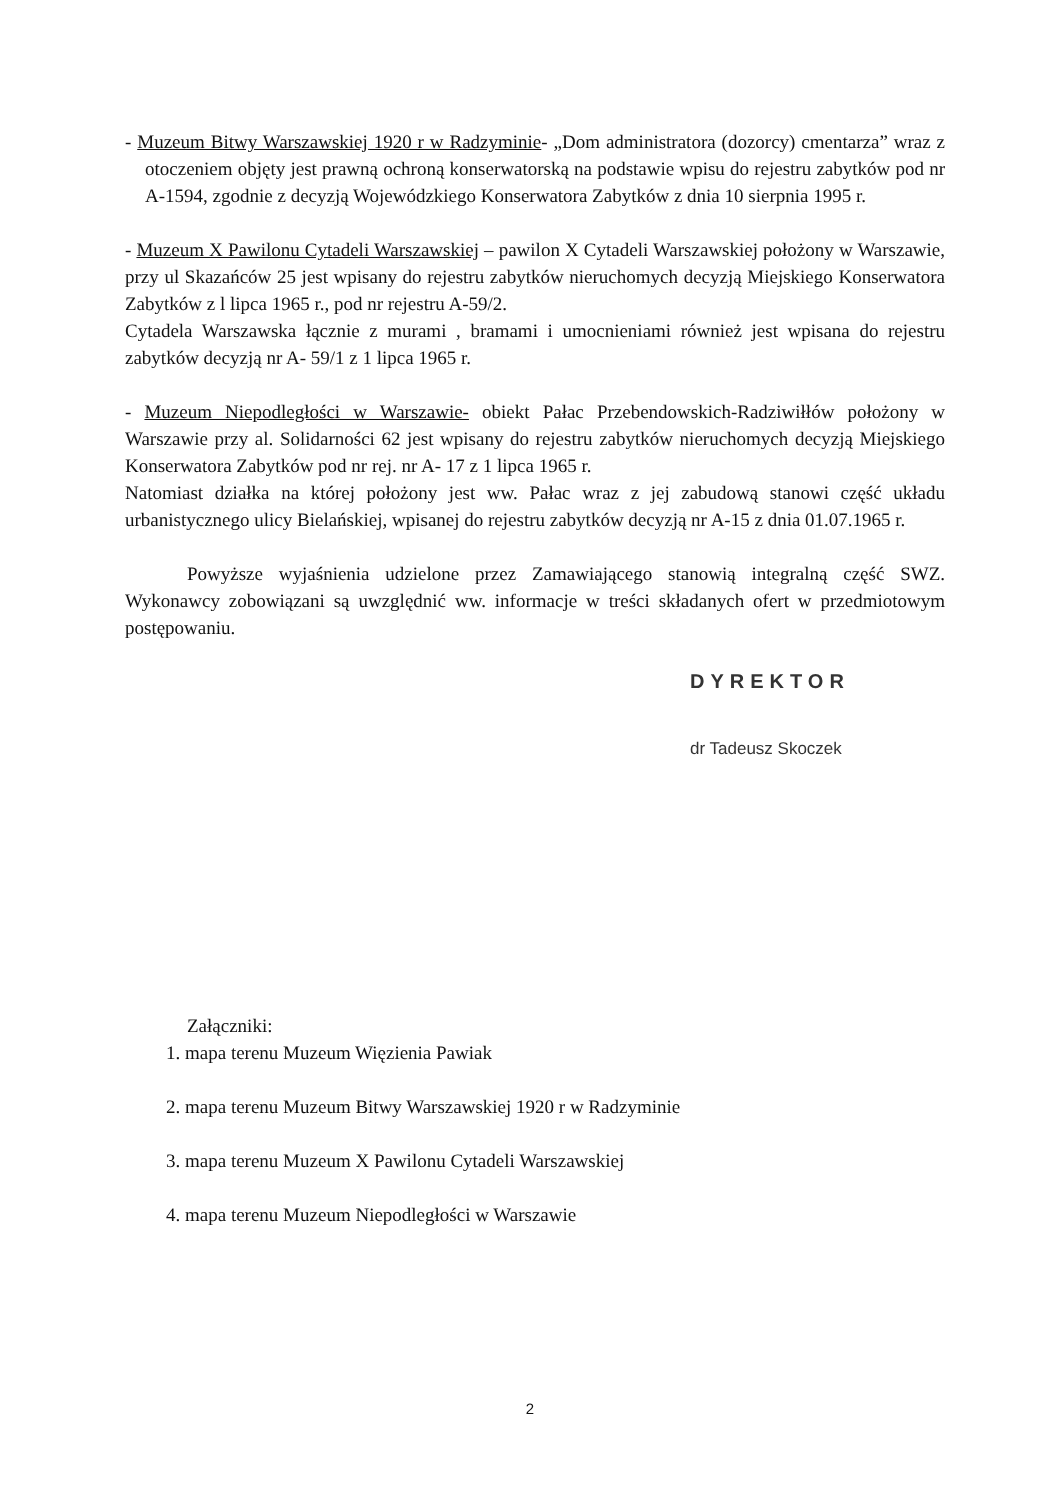- Muzeum Bitwy Warszawskiej 1920 r w Radzyminie- „Dom administratora (dozorcy) cmentarza” wraz z otoczeniem objęty jest prawną ochroną konserwatorską na podstawie wpisu do rejestru zabytków pod nr A-1594, zgodnie z decyzją Wojewódzkiego Konserwatora Zabytków z dnia 10 sierpnia 1995 r.
- Muzeum X Pawilonu Cytadeli Warszawskiej – pawilon X Cytadeli Warszawskiej położony w Warszawie, przy ul Skazańców 25 jest wpisany do rejestru zabytków nieruchomych decyzją Miejskiego Konserwatora Zabytków z l lipca 1965 r., pod nr rejestru A-59/2.
Cytadela Warszawska łącznie z murami , bramami i umocnieniami również jest wpisana do rejestru zabytków decyzją nr A- 59/1 z 1 lipca 1965 r.
- Muzeum Niepodległości w Warszawie- obiekt Pałac Przebendowskich-Radziwiłłów położony w Warszawie przy al. Solidarności 62 jest wpisany do rejestru zabytków nieruchomych decyzją Miejskiego Konserwatora Zabytków pod nr rej. nr A- 17 z 1 lipca 1965 r.
Natomiast działka na której położony jest ww. Pałac wraz z jej zabudową stanowi część układu urbanistycznego ulicy Bielańskiej, wpisanej do rejestru zabytków decyzją nr A-15 z dnia 01.07.1965 r.
Powyższe wyjaśnienia udzielone przez Zamawiającego stanowią integralną część SWZ. Wykonawcy zobowiązani są uwzględnić ww. informacje w treści składanych ofert w przedmiotowym postępowaniu.
DYREKTOR
dr Tadeusz Skoczek
Załączniki:
1. mapa terenu Muzeum Więzienia Pawiak
2. mapa terenu Muzeum Bitwy Warszawskiej 1920 r w Radzyminie
3. mapa terenu Muzeum X Pawilonu Cytadeli Warszawskiej
4. mapa terenu Muzeum Niepodległości w Warszawie
2